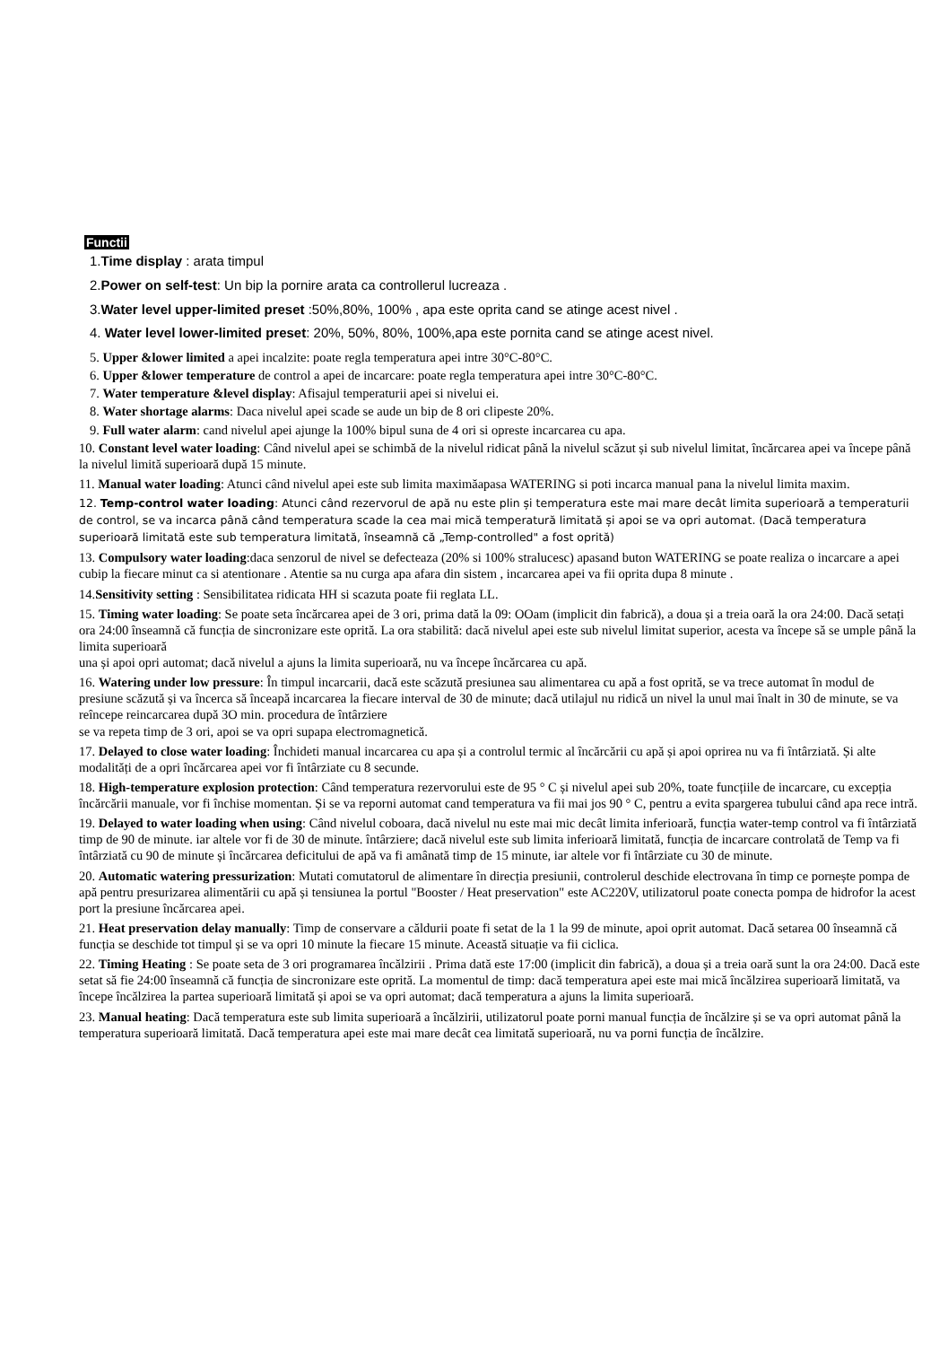Functii
1.Time display : arata timpul
2.Power on self-test: Un bip la pornire arata ca controllerul lucreaza .
3.Water level upper-limited preset :50%,80%, 100% , apa este oprita cand se atinge acest nivel .
4. Water level lower-limited preset: 20%, 50%, 80%, 100%,apa este pornita cand se atinge acest nivel.
5. Upper &lower limited a apei incalzite: poate regla temperatura apei intre 30°C-80°C.
6. Upper &lower temperature de control a apei de incarcare: poate regla temperatura apei intre 30°C-80°C.
7. Water temperature &level display: Afisajul temperaturii apei si nivelui ei.
8. Water shortage alarms: Daca nivelul apei scade se aude un bip de 8 ori clipeste 20%.
9. Full water alarm: cand nivelul apei ajunge la 100% bipul suna de 4 ori si opreste incarcarea cu apa.
10. Constant level water loading: Când nivelul apei se schimbă de la nivelul ridicat până la nivelul scăzut și sub nivelul limitat, încărcarea apei va începe până la nivelul limită superioară după 15 minute.
11. Manual water loading: Atunci când nivelul apei este sub limita maximăapasa WATERING si poti incarca manual pana la nivelul limita maxim.
12. Temp-control water loading: Atunci când rezervorul de apă nu este plin și temperatura este mai mare decât limita superioară a temperaturii de control, se va incarca până când temperatura scade la cea mai mică temperatură limitată și apoi se va opri automat. (Dacă temperatura superioară limitată este sub temperatura limitată, înseamnă că „Temp-controlled" a fost oprită)
13. Compulsory water loading:daca senzorul de nivel se defecteaza (20% si 100% stralucesc) apasand buton WATERING se poate realiza o incarcare a apei cubip la fiecare minut ca si atentionare . Atentie sa nu curga apa afara din sistem , incarcarea apei va fii oprita dupa 8 minute .
14.Sensitivity setting : Sensibilitatea ridicata HH si scazuta poate fii reglata LL.
15. Timing water loading: Se poate seta încărcarea apei de 3 ori, prima dată la 09: OOam (implicit din fabrică), a doua și a treia oară la ora 24:00. Dacă setați ora 24:00 înseamnă că funcția de sincronizare este oprită. La ora stabilită: dacă nivelul apei este sub nivelul limitat superior, acesta va începe să se umple până la limita superioară
una și apoi opri automat; dacă nivelul a ajuns la limita superioară, nu va începe încărcarea cu apă.
16. Watering under low pressure: În timpul incarcarii, dacă este scăzută presiunea sau alimentarea cu apă a fost oprită, se va trece automat în modul de presiune scăzută și va încerca să înceapă incarcarea la fiecare interval de 30 de minute; dacă utilajul nu ridică un nivel la unul mai înalt in 30 de minute, se va reîncepe reincarcarea după 3O min. procedura de întârziere
se va repeta timp de 3 ori, apoi se va opri supapa electromagnetică.
17. Delayed to close water loading: Închideti manual incarcarea cu apa și a controlul termic al încărcării cu apă și apoi oprirea nu va fi întârziată. Și alte modalități de a opri încărcarea apei vor fi întârziate cu 8 secunde.
18. High-temperature explosion protection: Când temperatura rezervorului este de 95 ° C și nivelul apei sub 20%, toate funcțiile de incarcare, cu excepția încărcării manuale, vor fi închise momentan. Și se va reporni automat cand temperatura va fii mai jos 90 ° C, pentru a evita spargerea tubului când apa rece intră.
19. Delayed to water loading when using: Când nivelul coboara, dacă nivelul nu este mai mic decât limita inferioară, funcția water-temp control va fi întârziată timp de 90 de minute. iar altele vor fi de 30 de minute. întârziere; dacă nivelul este sub limita inferioară limitată, funcția de incarcare controlată de Temp va fi întârziată cu 90 de minute și încărcarea deficitului de apă va fi amânată timp de 15 minute, iar altele vor fi întârziate cu 30 de minute.
20. Automatic watering pressurization: Mutati comutatorul de alimentare în direcția presiunii, controlerul deschide electrovana în timp ce pornește pompa de apă pentru presurizarea alimentării cu apă și tensiunea la portul "Booster / Heat preservation" este AC220V, utilizatorul poate conecta pompa de hidrofor la acest port la presiune încărcarea apei.
21. Heat preservation delay manually: Timp de conservare a căldurii poate fi setat de la 1 la 99 de minute, apoi oprit automat. Dacă setarea 00 înseamnă că funcția se deschide tot timpul și se va opri 10 minute la fiecare 15 minute. Această situație va fii ciclica.
22. Timing Heating : Se poate seta de 3 ori programarea încălzirii . Prima dată este 17:00 (implicit din fabrică), a doua și a treia oară sunt la ora 24:00. Dacă este setat să fie 24:00 înseamnă că funcția de sincronizare este oprită. La momentul de timp: dacă temperatura apei este mai mică încălzirea superioară limitată, va începe încălzirea la partea superioară limitată și apoi se va opri automat; dacă temperatura a ajuns la limita superioară.
23. Manual heating: Dacă temperatura este sub limita superioară a încălzirii, utilizatorul poate porni manual funcția de încălzire și se va opri automat până la temperatura superioară limitată. Dacă temperatura apei este mai mare decât cea limitată superioară, nu va porni funcția de încălzire.